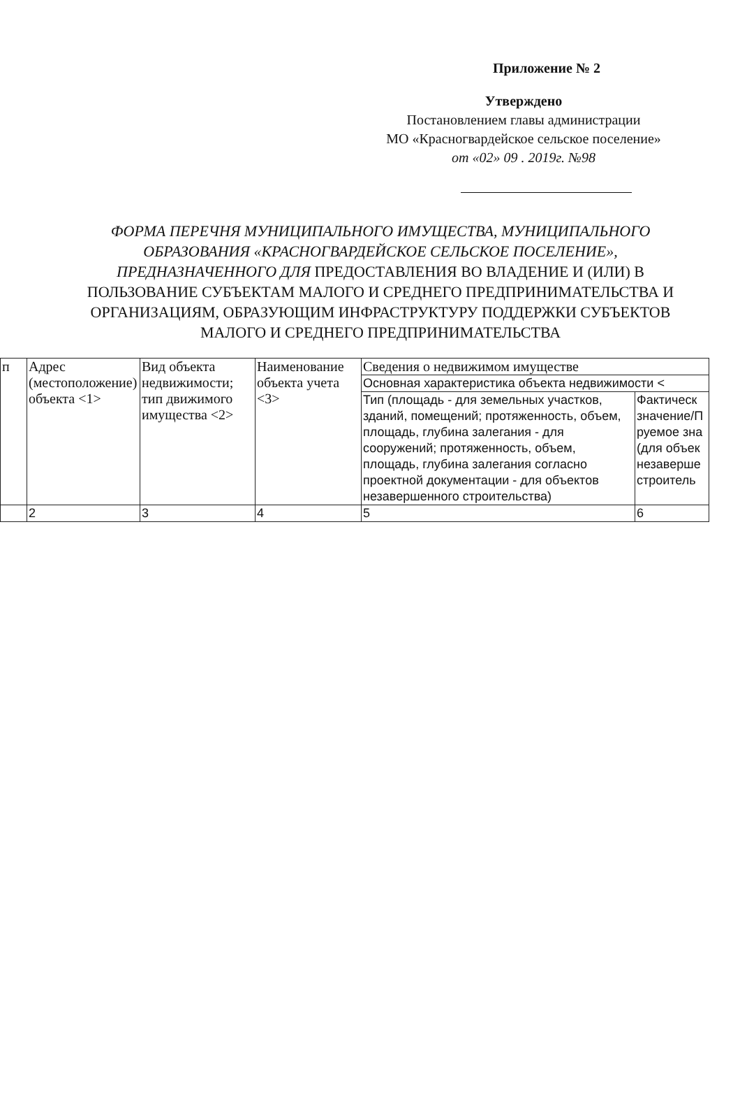Приложение № 2
Утверждено
Постановлением главы администрации
МО «Красногвардейское сельское поселение»
от «02» 09 . 2019г. №98
ФОРМА ПЕРЕЧНЯ МУНИЦИПАЛЬНОГО ИМУЩЕСТВА, МУНИЦИПАЛЬНОГО ОБРАЗОВАНИЯ «КРАСНОГВАРДЕЙСКОЕ СЕЛЬСКОЕ ПОСЕЛЕНИЕ», ПРЕДНАЗНАЧЕННОГО ДЛЯ ПРЕДОСТАВЛЕНИЯ ВО ВЛАДЕНИЕ И (ИЛИ) В ПОЛЬЗОВАНИЕ СУБЪЕКТАМ МАЛОГО И СРЕДНЕГО ПРЕДПРИНИМАТЕЛЬСТВА И ОРГАНИЗАЦИЯМ, ОБРАЗУЮЩИМ ИНФРАСТРУКТУРУ ПОДДЕРЖКИ СУБЪЕКТОВ МАЛОГО И СРЕДНЕГО ПРЕДПРИНИМАТЕЛЬСТВА
| п | Адрес (местоположение) объекта <1> | Вид объекта недвижимости; тип движимого имущества <2> | Наименование объекта учета <3> | Сведения о недвижимом имуществе | |
| | | | | Основная характеристика объекта недвижимости < | |
| | | | | Тип (площадь - для земельных участков, зданий, помещений; протяженность, объем, площадь, глубина залегания - для сооружений; протяженность, объем, площадь, глубина залегания согласно проектной документации - для объектов незавершенного строительства) | Фактическ значение/П руемое зна (для объек незаверше строитель |
| | 2 | 3 | 4 | 5 | 6 |